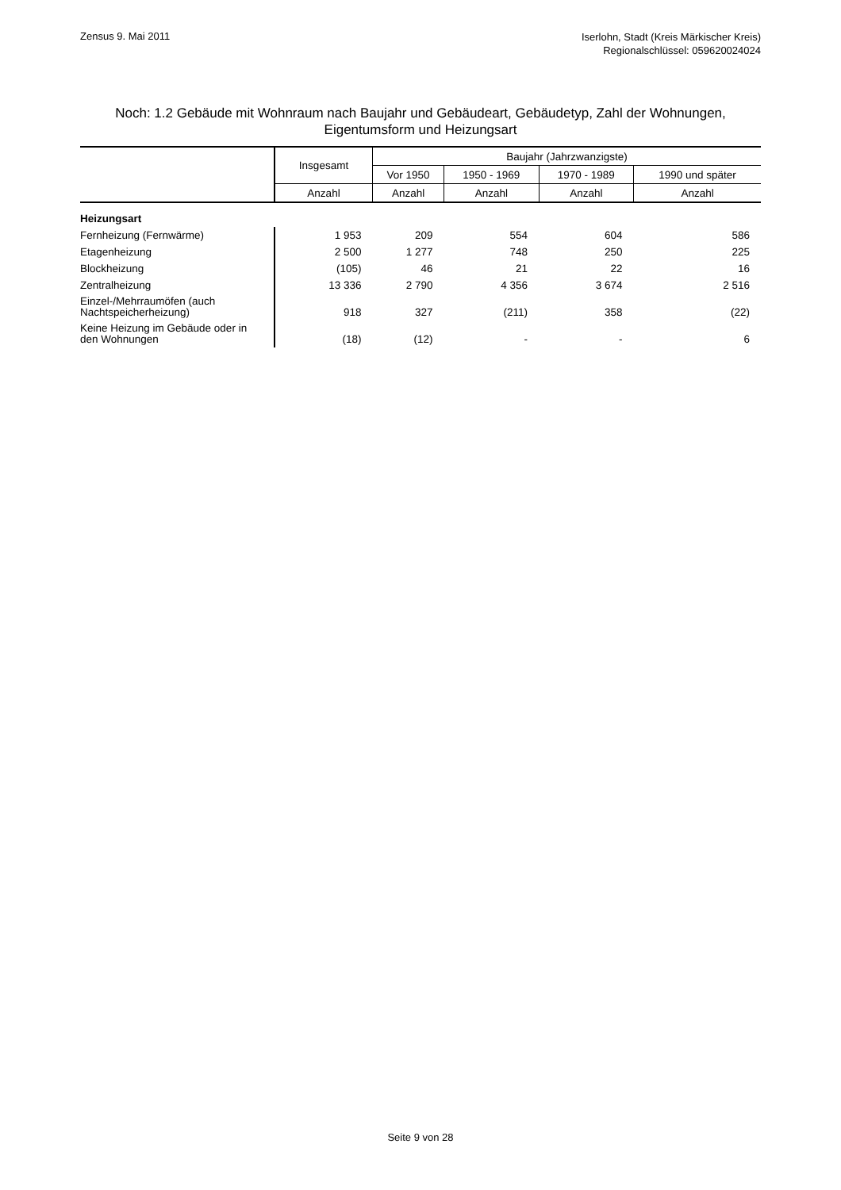Zensus 9. Mai 2011
Iserlohn, Stadt (Kreis Märkischer Kreis)
Regionalschlüssel: 059620024024
Noch: 1.2 Gebäude mit Wohnraum nach Baujahr und Gebäudeart, Gebäudetyp, Zahl der Wohnungen,
Eigentumsform und Heizungsart
| | Insgesamt | Baujahr (Jahrzwanzigste) | | | |
| --- | --- | --- | --- | --- | --- |
| | | Vor 1950 | 1950 - 1969 | 1970 - 1989 | 1990 und später |
| | Anzahl | Anzahl | Anzahl | Anzahl | Anzahl |
| Heizungsart | | | | | |
| Fernheizung (Fernwärme) | 1 953 | 209 | 554 | 604 | 586 |
| Etagenheizung | 2 500 | 1 277 | 748 | 250 | 225 |
| Blockheizung | (105) | 46 | 21 | 22 | 16 |
| Zentralheizung | 13 336 | 2 790 | 4 356 | 3 674 | 2 516 |
| Einzel-/Mehrraumöfen (auch Nachtspeicherheizung) | 918 | 327 | (211) | 358 | (22) |
| Keine Heizung im Gebäude oder in den Wohnungen | (18) | (12) | - | - | 6 |
Seite 9 von 28